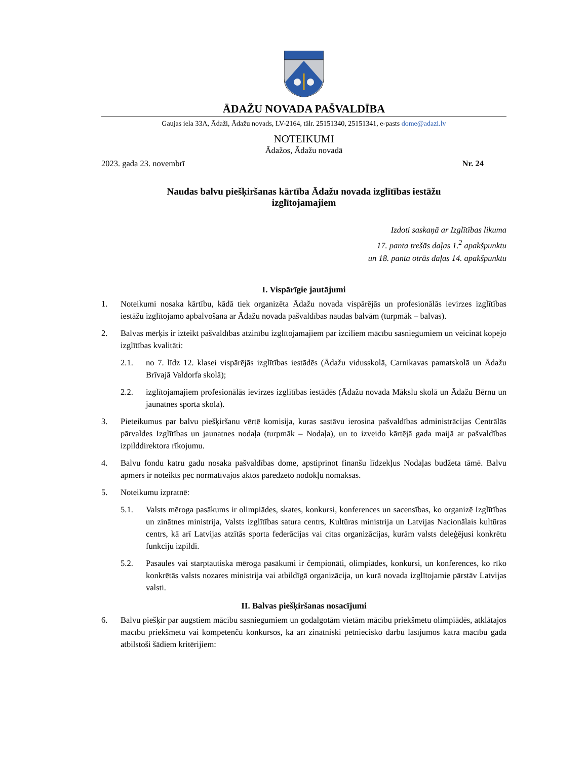ĀDAŽU NOVADA PAŠVALDĪBA
Gaujas iela 33A, Ādaži, Ādažu novads, LV-2164, tālr. 25151340, 25151341, e-pasts dome@adazi.lv
NOTEIKUMI
Ādažos, Ādažu novadā
2023. gada 23. novembrī Nr. 24
Naudas balvu piešķiršanas kārtība Ādažu novada izglītības iestāžu
izglītojamajiem
Izdoti saskaņā ar Izglītības likuma
17. panta trešās daļas 1.<sup>2</sup> apakšpunktu
un 18. panta otrās daļas 14. apakšpunktu
I. Vispārīgie jautājumi
1. Noteikumi nosaka kārtību, kādā tiek organizēta Ādažu novada vispārējās un profesionālās ievirzes izglītības iestāžu izglītojamo apbalvošana ar Ādažu novada pašvaldības naudas balvām (turpmāk – balvas).
2. Balvas mērķis ir izteikt pašvaldības atzinību izglītojamajiem par izciliem mācību sasniegumiem un veicināt kopējo izglītības kvalitāti:
2.1. no 7. līdz 12. klasei vispārējās izglītības iestādēs (Ādažu vidusskolā, Carnikavas pamatskolā un Ādažu Brīvajā Valdorfa skolā);
2.2. izglītojamajiem profesionālās ievirzes izglītības iestādēs (Ādažu novada Mākslu skolā un Ādažu Bērnu un jaunatnes sporta skolā).
3. Pieteikumus par balvu piešķiršanu vērtē komisija, kuras sastāvu ierosina pašvaldības administrācijas Centrālās pārvaldes Izglītības un jaunatnes nodaļa (turpmāk – Nodaļa), un to izveido kārtējā gada maijā ar pašvaldības izpilddirektora rīkojumu.
4. Balvu fondu katru gadu nosaka pašvaldības dome, apstiprinot finanšu līdzekļus Nodaļas budžeta tāmē. Balvu apmērs ir noteikts pēc normatīvajos aktos paredzēto nodokļu nomaksas.
5. Noteikumu izpratnē:
5.1. Valsts mēroga pasākums ir olimpiādes, skates, konkursi, konferences un sacensības, ko organizē Izglītības un zinātnes ministrija, Valsts izglītības satura centrs, Kultūras ministrija un Latvijas Nacionālais kultūras centrs, kā arī Latvijas atzītās sporta federācijas vai citas organizācijas, kurām valsts deleģējusi konkrētu funkciju izpildi.
5.2. Pasaules vai starptautiska mēroga pasākumi ir čempionāti, olimpiādes, konkursi, un konferences, ko rīko konkrētās valsts nozares ministrija vai atbildīgā organizācija, un kurā novada izglītojamie pārstāv Latvijas valsti.
II. Balvas piešķiršanas nosacījumi
6. Balvu piešķir par augstiem mācību sasniegumiem un godalgotām vietām mācību priekšmetu olimpiādēs, atklātajos mācību priekšmetu vai kompetenču konkursos, kā arī zinātniski pētniecisko darbu lasījumos katrā mācību gadā atbilstoši šādiem kritērijiem: